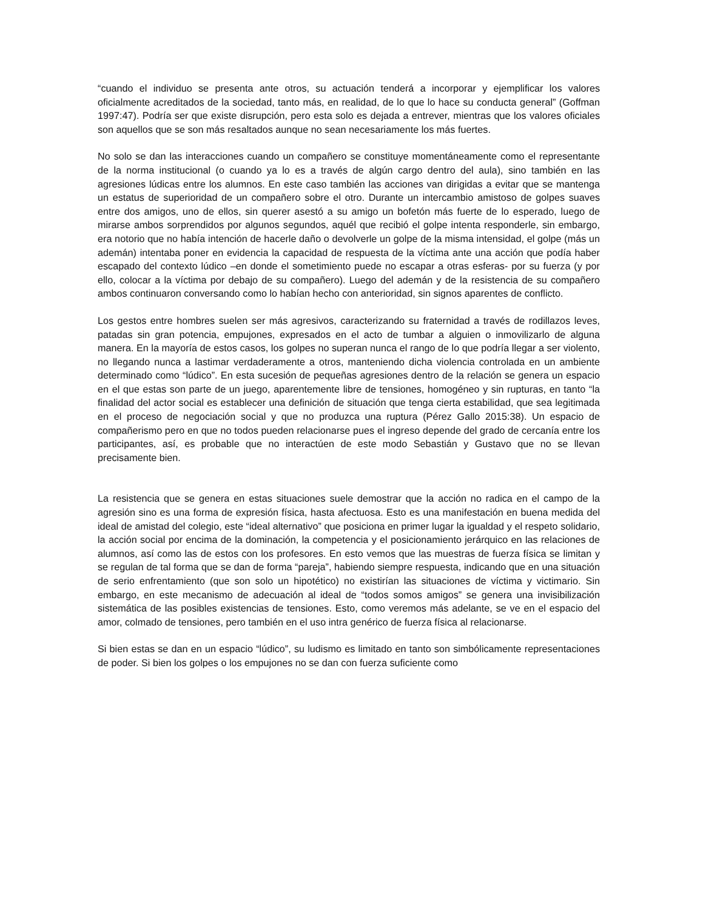“cuando el individuo se presenta ante otros, su actuación tenderá a incorporar y ejemplificar los valores oficialmente acreditados de la sociedad, tanto más, en realidad, de lo que lo hace su conducta general” (Goffman 1997:47). Podría ser que existe disrupción, pero esta solo es dejada a entrever, mientras que los valores oficiales son aquellos que se son más resaltados aunque no sean necesariamente los más fuertes.
No solo se dan las interacciones cuando un compañero se constituye momentáneamente como el representante de la norma institucional (o cuando ya lo es a través de algún cargo dentro del aula), sino también en las agresiones lúdicas entre los alumnos. En este caso también las acciones van dirigidas a evitar que se mantenga un estatus de superioridad de un compañero sobre el otro. Durante un intercambio amistoso de golpes suaves entre dos amigos, uno de ellos, sin querer asestó a su amigo un bofetón más fuerte de lo esperado, luego de mirarse ambos sorprendidos por algunos segundos, aquél que recibió el golpe intenta responderle, sin embargo, era notorio que no había intención de hacerle daño o devolverle un golpe de la misma intensidad, el golpe (más un ademán) intentaba poner en evidencia la capacidad de respuesta de la víctima ante una acción que podía haber escapado del contexto lúdico –en donde el sometimiento puede no escapar a otras esferas- por su fuerza (y por ello, colocar a la víctima por debajo de su compañero). Luego del ademán y de la resistencia de su compañero ambos continuaron conversando como lo habían hecho con anterioridad, sin signos aparentes de conflicto.
Los gestos entre hombres suelen ser más agresivos, caracterizando su fraternidad a través de rodillazos leves, patadas sin gran potencia, empujones, expresados en el acto de tumbar a alguien o inmovilizarlo de alguna manera. En la mayoría de estos casos, los golpes no superan nunca el rango de lo que podría llegar a ser violento, no llegando nunca a lastimar verdaderamente a otros, manteniendo dicha violencia controlada en un ambiente determinado como “lúdico”. En esta sucesión de pequeñas agresiones dentro de la relación se genera un espacio en el que estas son parte de un juego, aparentemente libre de tensiones, homogéneo y sin rupturas, en tanto “la finalidad del actor social es establecer una definición de situación que tenga cierta estabilidad, que sea legitimada en el proceso de negociación social y que no produzca una ruptura (Pérez Gallo 2015:38). Un espacio de compañerismo pero en que no todos pueden relacionarse pues el ingreso depende del grado de cercanía entre los participantes, así, es probable que no interactúen de este modo Sebastián y Gustavo que no se llevan precisamente bien.
La resistencia que se genera en estas situaciones suele demostrar que la acción no radica en el campo de la agresión sino es una forma de expresión física, hasta afectuosa. Esto es una manifestación en buena medida del ideal de amistad del colegio, este “ideal alternativo” que posiciona en primer lugar la igualdad y el respeto solidario, la acción social por encima de la dominación, la competencia y el posicionamiento jerárquico en las relaciones de alumnos, así como las de estos con los profesores. En esto vemos que las muestras de fuerza física se limitan y se regulan de tal forma que se dan de forma “pareja”, habiendo siempre respuesta, indicando que en una situación de serio enfrentamiento (que son solo un hipotético) no existirían las situaciones de víctima y victimario. Sin embargo, en este mecanismo de adecuación al ideal de “todos somos amigos” se genera una invisibilización sistemática de las posibles existencias de tensiones. Esto, como veremos más adelante, se ve en el espacio del amor, colmado de tensiones, pero también en el uso intra genérico de fuerza física al relacionarse.
Si bien estas se dan en un espacio “lúdico”, su ludismo es limitado en tanto son simbólicamente representaciones de poder. Si bien los golpes o los empujones no se dan con fuerza suficiente como